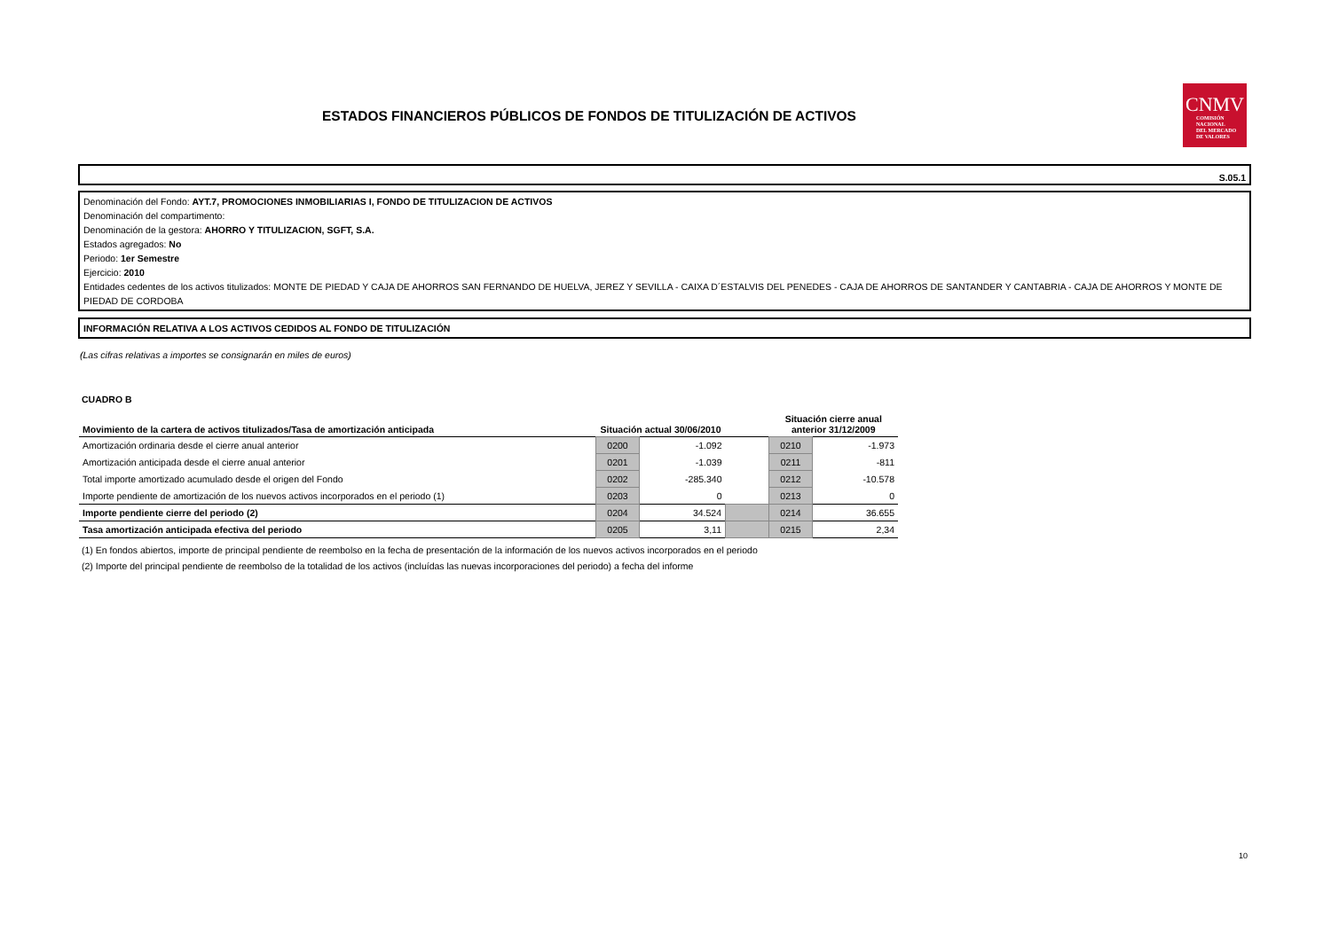ESTADOS FINANCIEROS PÚBLICOS DE FONDOS DE TITULIZACIÓN DE ACTIVOS
CNMV
COMISIÓN
NACIONAL
DEL MERCADO
DE VALORES
S.05.1
Denominación del Fondo: AYT.7, PROMOCIONES INMOBILIARIAS I, FONDO DE TITULIZACION DE ACTIVOS
Denominación del compartimento:
Denominación de la gestora: AHORRO Y TITULIZACION, SGFT, S.A.
Estados agregados: No
Periodo: 1er Semestre
Ejercicio: 2010
Entidades cedentes de los activos titulizados: MONTE DE PIEDAD Y CAJA DE AHORROS SAN FERNANDO DE HUELVA, JEREZ Y SEVILLA - CAIXA D´ESTALVIS DEL PENEDES - CAJA DE AHORROS DE SANTANDER Y CANTABRIA - CAJA DE AHORROS Y MONTE DE PIEDAD DE CORDOBA
INFORMACIÓN RELATIVA A LOS ACTIVOS CEDIDOS AL FONDO DE TITULIZACIÓN
(Las cifras relativas a importes se consignarán en miles de euros)
CUADRO B
| Movimiento de la cartera de activos titulizados/Tasa de amortización anticipada | Situación actual 30/06/2010 | | | Situación cierre anual anterior 31/12/2009 | |
| --- | --- | --- | --- | --- | --- |
| Amortización ordinaria desde el cierre anual anterior | 0200 | -1.092 | | 0210 | -1.973 |
| Amortización anticipada desde el cierre anual anterior | 0201 | -1.039 | | 0211 | -811 |
| Total importe amortizado acumulado desde el origen del Fondo | 0202 | -285.340 | | 0212 | -10.578 |
| Importe pendiente de amortización de los nuevos activos incorporados en el periodo (1) | 0203 | 0 | | 0213 | 0 |
| Importe pendiente cierre del periodo (2) | 0204 | 34.524 | | 0214 | 36.655 |
| Tasa amortización anticipada efectiva del periodo | 0205 | 3,11 | | 0215 | 2,34 |
(1) En fondos abiertos, importe de principal pendiente de reembolso en la fecha de presentación de la información de los nuevos activos incorporados en el periodo
(2) Importe del principal pendiente de reembolso de la totalidad de los activos (incluídas las nuevas incorporaciones del periodo) a fecha del informe
10